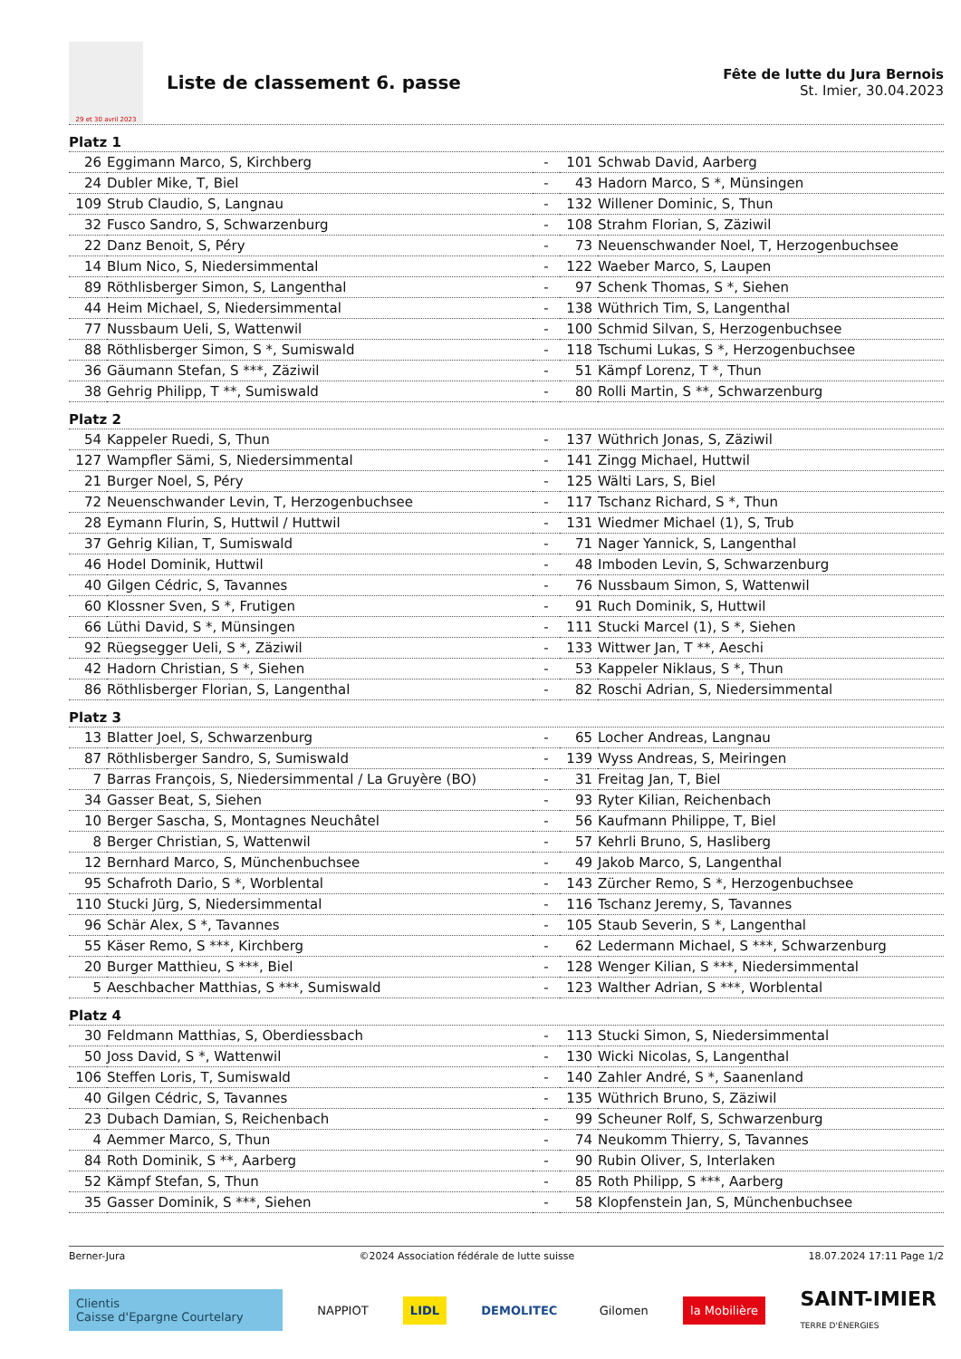29 et 30 avril 2023
Liste de classement 6. passe
Fête de lutte du Jura Bernois
St. Imier, 30.04.2023
Platz 1
| 26 | Eggimann Marco, S, Kirchberg | - | 101 | Schwab David, Aarberg |
| 24 | Dubler Mike, T, Biel | - | 43 | Hadorn Marco, S *, Münsingen |
| 109 | Strub Claudio, S, Langnau | - | 132 | Willener Dominic, S, Thun |
| 32 | Fusco Sandro, S, Schwarzenburg | - | 108 | Strahm Florian, S, Zäziwil |
| 22 | Danz Benoit, S, Péry | - | 73 | Neuenschwander Noel, T, Herzogenbuchsee |
| 14 | Blum Nico, S, Niedersimmental | - | 122 | Waeber Marco, S, Laupen |
| 89 | Röthlisberger Simon, S, Langenthal | - | 97 | Schenk Thomas, S *, Siehen |
| 44 | Heim Michael, S, Niedersimmental | - | 138 | Wüthrich Tim, S, Langenthal |
| 77 | Nussbaum Ueli, S, Wattenwil | - | 100 | Schmid Silvan, S, Herzogenbuchsee |
| 88 | Röthlisberger Simon, S *, Sumiswald | - | 118 | Tschumi Lukas, S *, Herzogenbuchsee |
| 36 | Gäumann Stefan, S ***, Zäziwil | - | 51 | Kämpf Lorenz, T *, Thun |
| 38 | Gehrig Philipp, T **, Sumiswald | - | 80 | Rolli Martin, S **, Schwarzenburg |
Platz 2
| 54 | Kappeler Ruedi, S, Thun | - | 137 | Wüthrich Jonas, S, Zäziwil |
| 127 | Wampfler Sämi, S, Niedersimmental | - | 141 | Zingg Michael, Huttwil |
| 21 | Burger Noel, S, Péry | - | 125 | Wälti Lars, S, Biel |
| 72 | Neuenschwander Levin, T, Herzogenbuchsee | - | 117 | Tschanz Richard, S *, Thun |
| 28 | Eymann Flurin, S, Huttwil / Huttwil | - | 131 | Wiedmer Michael (1), S, Trub |
| 37 | Gehrig Kilian, T, Sumiswald | - | 71 | Nager Yannick, S, Langenthal |
| 46 | Hodel Dominik, Huttwil | - | 48 | Imboden Levin, S, Schwarzenburg |
| 40 | Gilgen Cédric, S, Tavannes | - | 76 | Nussbaum Simon, S, Wattenwil |
| 60 | Klossner Sven, S *, Frutigen | - | 91 | Ruch Dominik, S, Huttwil |
| 66 | Lüthi David, S *, Münsingen | - | 111 | Stucki Marcel (1), S *, Siehen |
| 92 | Rüegsegger Ueli, S *, Zäziwil | - | 133 | Wittwer Jan, T **, Aeschi |
| 42 | Hadorn Christian, S *, Siehen | - | 53 | Kappeler Niklaus, S *, Thun |
| 86 | Röthlisberger Florian, S, Langenthal | - | 82 | Roschi Adrian, S, Niedersimmental |
Platz 3
| 13 | Blatter Joel, S, Schwarzenburg | - | 65 | Locher Andreas, Langnau |
| 87 | Röthlisberger Sandro, S, Sumiswald | - | 139 | Wyss Andreas, S, Meiringen |
| 7 | Barras François, S, Niedersimmental / La Gruyère (BO) | - | 31 | Freitag Jan, T, Biel |
| 34 | Gasser Beat, S, Siehen | - | 93 | Ryter Kilian, Reichenbach |
| 10 | Berger Sascha, S, Montagnes Neuchâtel | - | 56 | Kaufmann Philippe, T, Biel |
| 8 | Berger Christian, S, Wattenwil | - | 57 | Kehrli Bruno, S, Hasliberg |
| 12 | Bernhard Marco, S, Münchenbuchsee | - | 49 | Jakob Marco, S, Langenthal |
| 95 | Schafroth Dario, S *, Worblental | - | 143 | Zürcher Remo, S *, Herzogenbuchsee |
| 110 | Stucki Jürg, S, Niedersimmental | - | 116 | Tschanz Jeremy, S, Tavannes |
| 96 | Schär Alex, S *, Tavannes | - | 105 | Staub Severin, S *, Langenthal |
| 55 | Käser Remo, S ***, Kirchberg | - | 62 | Ledermann Michael, S ***, Schwarzenburg |
| 20 | Burger Matthieu, S ***, Biel | - | 128 | Wenger Kilian, S ***, Niedersimmental |
| 5 | Aeschbacher Matthias, S ***, Sumiswald | - | 123 | Walther Adrian, S ***, Worblental |
Platz 4
| 30 | Feldmann Matthias, S, Oberdiessbach | - | 113 | Stucki Simon, S, Niedersimmental |
| 50 | Joss David, S *, Wattenwil | - | 130 | Wicki Nicolas, S, Langenthal |
| 106 | Steffen Loris, T, Sumiswald | - | 140 | Zahler André, S *, Saanenland |
| 40 | Gilgen Cédric, S, Tavannes | - | 135 | Wüthrich Bruno, S, Zäziwil |
| 23 | Dubach Damian, S, Reichenbach | - | 99 | Scheuner Rolf, S, Schwarzenburg |
| 4 | Aemmer Marco, S, Thun | - | 74 | Neukomm Thierry, S, Tavannes |
| 84 | Roth Dominik, S **, Aarberg | - | 90 | Rubin Oliver, S, Interlaken |
| 52 | Kämpf Stefan, S, Thun | - | 85 | Roth Philipp, S ***, Aarberg |
| 35 | Gasser Dominik, S ***, Siehen | - | 58 | Klopfenstein Jan, S, Münchenbuchsee |
Berner-Jura ©2024 Association fédérale de lutte suisse 18.07.2024 17:11 Page 1/2
Clientis
Caisse d'Epargne Courtelary
NAPPIOT LIDL DEMOLITEC Gilomen la Mobilière
SAINT-IMIER
TERRE D'ÉNERGIES